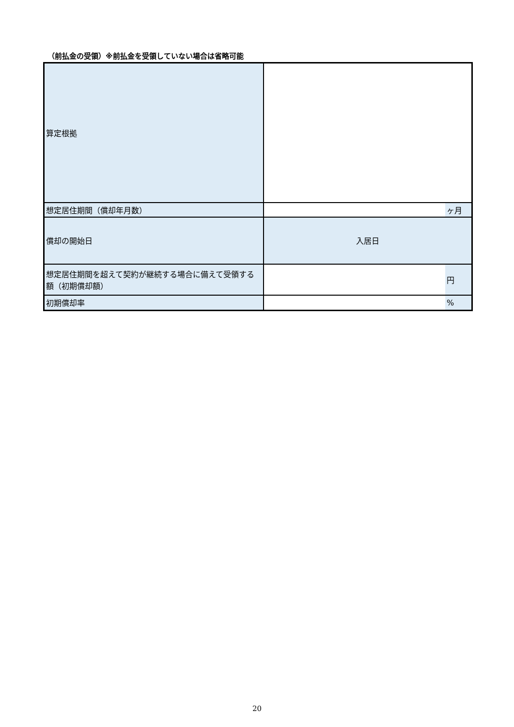（前払金の受領）※前払金を受領していない場合は省略可能
| 算定根拠 | | |
| 想定居住期間（償却年月数） | | ヶ月 |
| 償却の開始日 | 入居日 | |
| 想定居住期間を超えて契約が継続する場合に備えて受領する額（初期償却額） | | 円 |
| 初期償却率 | | % |
20